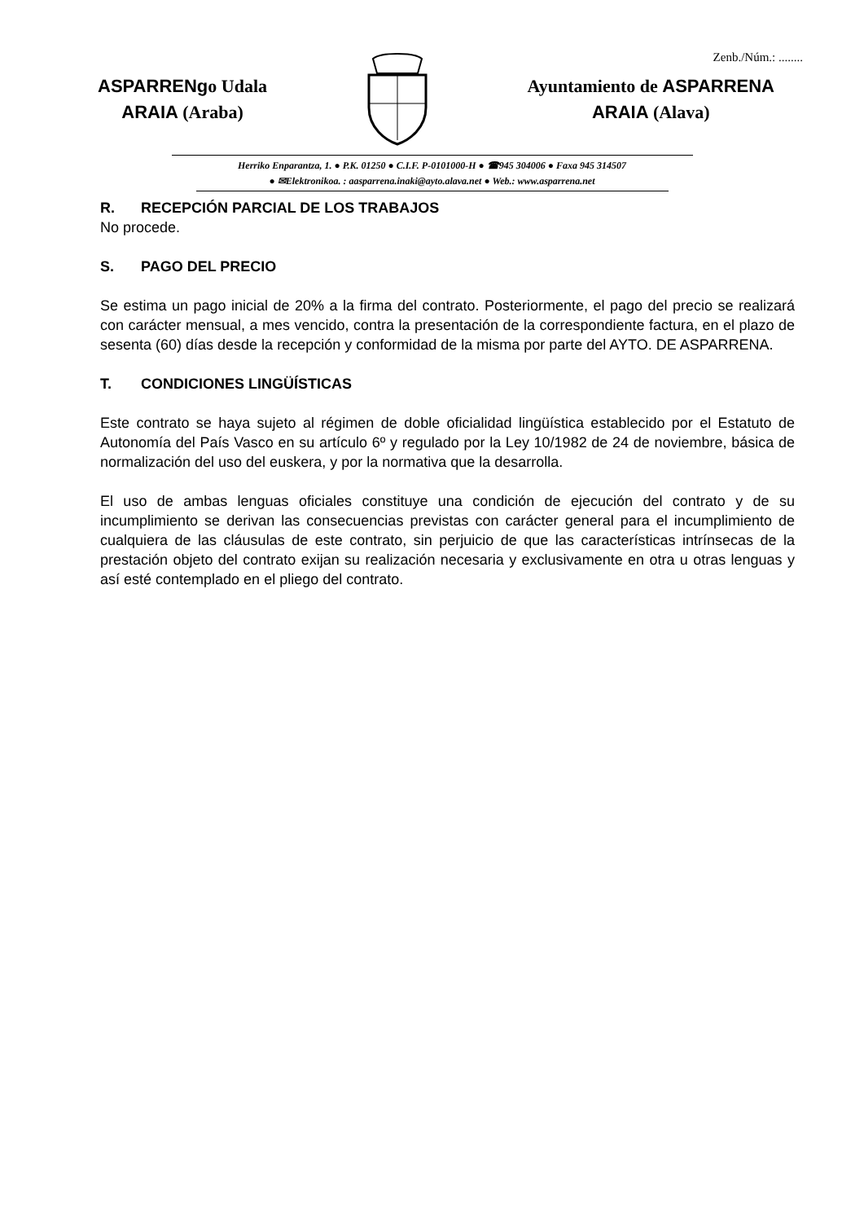Zenb./Núm.: ........
ASPARRENgo Udala
ARAIA (Araba)
Ayuntamiento de ASPARRENA
ARAIA (Alava)
Herriko Enparantza, 1. ● P.K. 01250 ● C.I.F. P-0101000-H ● ☎945 304006 ● Faxa 945 314507
● ✉Elektronikoa. : aasparrena.inaki@ayto.alava.net ● Web.: www.asparrena.net
R. RECEPCIÓN PARCIAL DE LOS TRABAJOS
No procede.
S. PAGO DEL PRECIO
Se estima un pago inicial de 20% a la firma del contrato. Posteriormente, el pago del precio se realizará con carácter mensual, a mes vencido, contra la presentación de la correspondiente factura, en el plazo de sesenta (60) días desde la recepción y conformidad de la misma por parte del AYTO. DE ASPARRENA.
T. CONDICIONES LINGÜÍSTICAS
Este contrato se haya sujeto al régimen de doble oficialidad lingüística establecido por el Estatuto de Autonomía del País Vasco en su artículo 6º y regulado por la Ley 10/1982 de 24 de noviembre, básica de normalización del uso del euskera, y por la normativa que la desarrolla.
El uso de ambas lenguas oficiales constituye una condición de ejecución del contrato y de su incumplimiento se derivan las consecuencias previstas con carácter general para el incumplimiento de cualquiera de las cláusulas de este contrato, sin perjuicio de que las características intrínsecas de la prestación objeto del contrato exijan su realización necesaria y exclusivamente en otra u otras lenguas y así esté contemplado en el pliego del contrato.